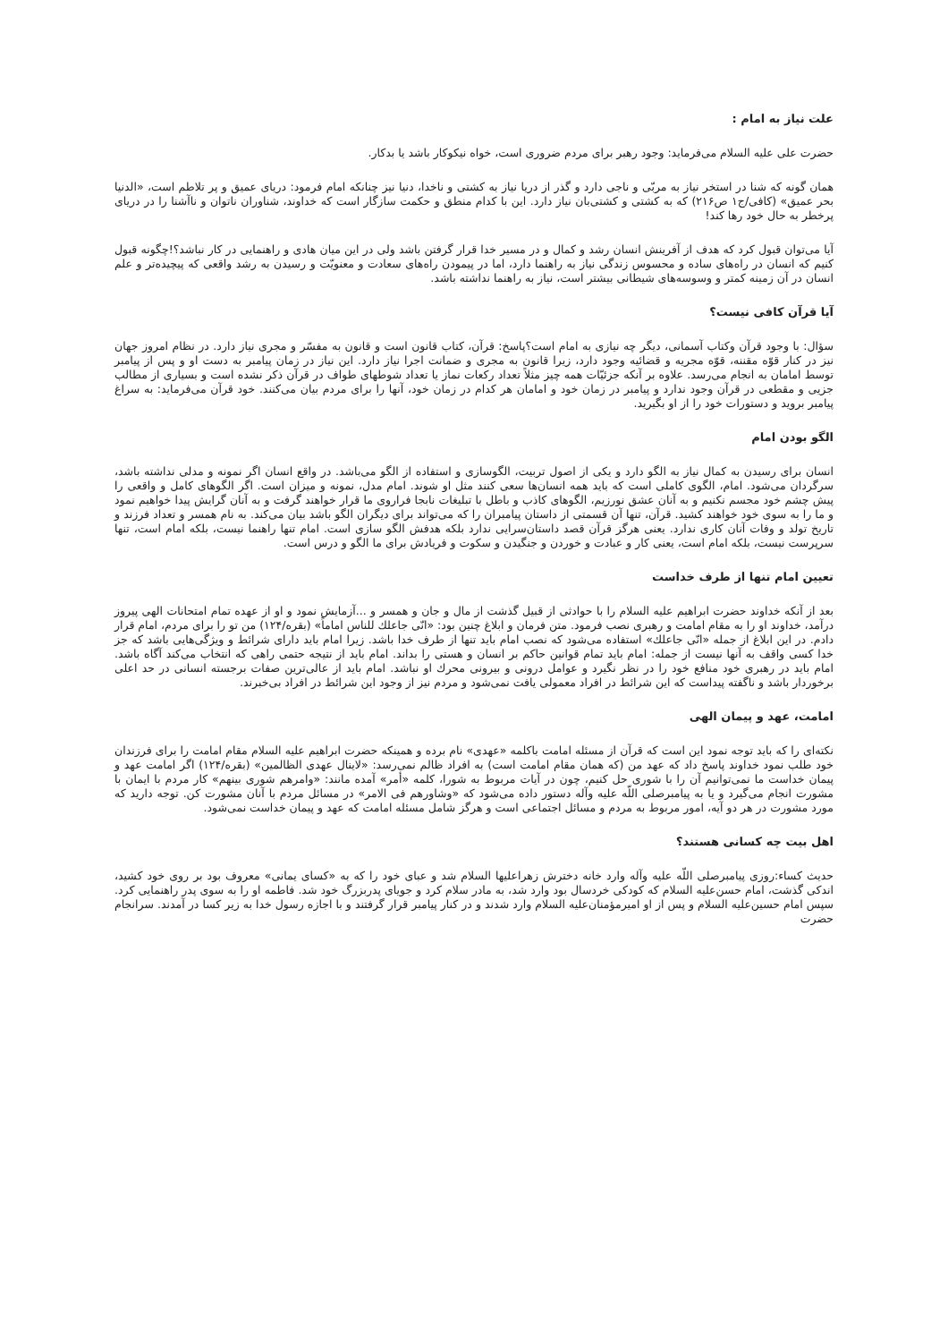علت نیاز به امام :
حضرت علی علیه السلام می‌فرماید: وجود رهبر برای مردم ضروری است، خواه نیکوکار باشد یا بدکار.
همان گونه که شنا در استخر نیاز به مربّی و ناجی دارد و گذر از دریا نیاز به کشتی و ناخدا، دنیا نیز چنانکه امام فرمود: دریای عمیق و پر تلاطم است، «الدنیا بحر عمیق» (کافی/ج۱ ص۲۱۶) که به کشتی و کشتی‌بان نیاز دارد. این با کدام منطق و حکمت سازگار است که خداوند، شناوران ناتوان و ناآشنا را در دریای پرخطر به حال خود رها کند!
آیا می‌توان قبول کرد که هدف از آفرینش انسان رشد و کمال و در مسیر خدا قرار گرفتن باشد ولی در این میان هادی و راهنمایی در کار نباشد؟!چگونه قبول کنیم که انسان در راه‌های ساده و محسوس زندگی نیاز به راهنما دارد، اما در پیمودن راه‌های سعادت و معنویّت و رسیدن به رشد واقعی که پیچیده‌تر و علم انسان در آن زمینه کمتر و وسوسه‌های شیطانی بیشتر است، نیاز به راهنما نداشته باشد.
آیا قرآن کافی نیست؟
سؤال: با وجود قرآن وکتاب آسمانی، دیگر چه نیازی به امام است؟پاسخ: قرآن، کتاب قانون است و قانون به مفسّر و مجری نیاز دارد. در نظام امروز جهان نیز در کنار قوّه مقننه، قوّه مجریه و قضائیه وجود دارد، زیرا قانون به مجری و ضمانت اجرا نیاز دارد. این نیاز در زمان پیامبر به دست او و پس از پیامبر توسط امامان به انجام می‌رسد. علاوه بر آنکه جزئیّات همه چیز مثلاً تعداد رکعات نماز یا تعداد شوطهای طواف در قرآن ذکر نشده است و بسیاری از مطالب جزیی و مقطعی در قرآن وجود ندارد و پیامبر در زمان خود و امامان هر کدام در زمان خود، آنها را برای مردم بیان می‌کنند. خود قرآن می‌فرماید: به سراغ پیامبر بروید و دستورات خود را از او بگیرید.
الگو بودن امام
انسان برای رسیدن به کمال نیاز به الگو دارد و یکی از اصول تربیت، الگوسازی و استفاده از الگو می‌باشد. در واقع انسان اگر نمونه و مدلی نداشته باشد، سرگردان می‌شود. امام، الگوی کاملی است که باید همه انسان‌ها سعی کنند مثل او شوند. امام مدل، نمونه و میزان است. اگر الگوهای کامل و واقعی را پیش چشم خود مجسم نکنیم و به آنان عشق نورزیم، الگوهای کاذب و باطل با تبلیغات نابجا فراروی ما قرار خواهند گرفت و به آنان گرایش پیدا خواهیم نمود و ما را به سوی خود خواهند کشید. قرآن، تنها آن قسمتی از داستان پیامبران را که می‌تواند برای دیگران الگو باشد بیان می‌کند. به نام همسر و تعداد فرزند و تاریخ تولد و وفات آنان کاری ندارد. یعنی هرگز قرآن قصد داستان‌سرایی ندارد بلکه هدفش الگو سازی است. امام تنها راهنما نیست، بلکه امام است، تنها سرپرست نیست، بلکه امام است، یعنی کار و عبادت و خوردن و جنگیدن و سکوت و فریادش برای ما الگو و درس است.
تعیین امام تنها از طرف خداست
بعد از آنکه خداوند حضرت ابراهیم علیه السلام را با حوادثی از قبیل گذشت از مال و جان و همسر و ...آزمایش نمود و او از عهده تمام امتحانات الهی پیروز درآمد، خداوند او را به مقام امامت و رهبری نصب فرمود. متن فرمان و ابلاغ چنین بود: «انّی جاعلك للناس اماماً» (بقره/۱۲۴) من تو را برای مردم، امام قرار دادم. در این ابلاغ از جمله «انّی جاعلك» استفاده می‌شود که نصب امام باید تنها از طرف خدا باشد. زیرا امام باید دارای شرائط و ویژگی‌هایی باشد که جز خدا کسی واقف به آنها نیست از جمله: امام باید تمام قوانین حاکم بر انسان و هستی را بداند. امام باید از نتیجه حتمی راهی که انتخاب می‌کند آگاه باشد. امام باید در رهبری خود منافع خود را در نظر نگیرد و عوامل درونی و بیرونی محرك او نباشد. امام باید از عالی‌ترین صفات برجسته انسانی در حد اعلی برخوردار باشد و ناگفته پیداست که این شرائط در افراد معمولی یافت نمی‌شود و مردم نیز از وجود این شرائط در افراد بی‌خبرند.
امامت، عهد و پیمان الهی
نکته‌ای را که باید توجه نمود این است که قرآن از مسئله امامت باکلمه «عهدی» نام برده و همینکه حضرت ابراهیم علیه السلام مقام امامت را برای فرزندان خود طلب نمود خداوند پاسخ داد که عهد من (که همان مقام امامت است) به افراد ظالم نمی‌رسد: «لاینال عهدی الظالمین» (بقره/۱۲۴) اگر امامت عهد و پیمان خداست ما نمی‌توانیم آن را با شوری حل کنیم، چون در آیات مربوط به شورا، کلمه «أمر» آمده مانند: «وامرهم شوری بینهم» کار مردم با ایمان با مشورت انجام می‌گیرد و یا به پیامبرصلی اللّه علیه وآله دستور داده می‌شود که «وشاورهم فی الامر» در مسائل مردم با آنان مشورت کن. توجه دارید که مورد مشورت در هر دو آیه، امور مربوط به مردم و مسائل اجتماعی است و هرگز شامل مسئله امامت که عهد و پیمان خداست نمی‌شود.
اهل بیت چه کسانی هستند؟
حدیث کساء:روزی پیامبرصلی اللّه علیه وآله وارد خانه دخترش زهراعلیها السلام شد و عبای خود را که به «کسای یمانی» معروف بود بر روی خود کشید، اندکی گذشت، امام حسن‌علیه السلام که کودکی خردسال بود وارد شد، به مادر سلام کرد و جویای پدربزرگ خود شد. فاطمه او را به سوی پدر راهنمایی کرد. سپس امام حسین‌علیه السلام و پس از او امیرمؤمنان‌علیه السلام وارد شدند و در کنار پیامبر قرار گرفتند و با اجازه رسول خدا به زیر کسا در آمدند. سرانجام حضرت